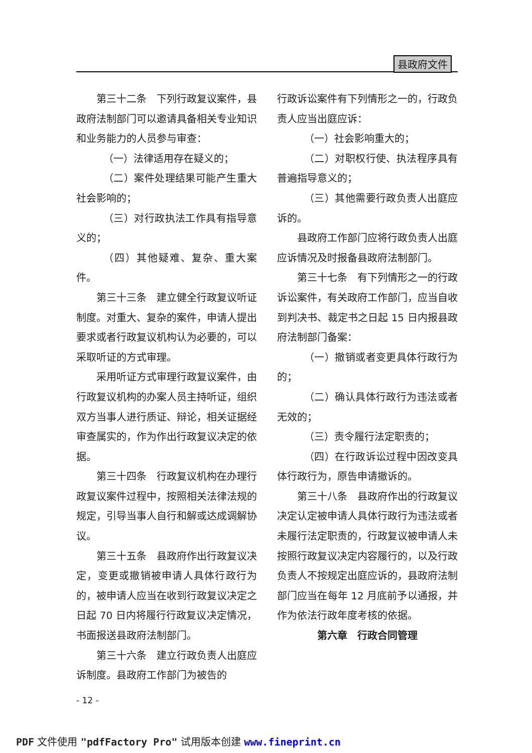县政府文件
第三十二条　下列行政复议案件，县政府法制部门可以邀请具备相关专业知识和业务能力的人员参与审查：
（一）法律适用存在疑义的；
（二）案件处理结果可能产生重大社会影响的；
（三）对行政执法工作具有指导意义的；
（四）其他疑难、复杂、重大案件。
第三十三条　建立健全行政复议听证制度。对重大、复杂的案件，申请人提出要求或者行政复议机构认为必要的，可以采取听证的方式审理。
采用听证方式审理行政复议案件，由行政复议机构的办案人员主持听证，组织双方当事人进行质证、辩论，相关证据经审查属实的，作为作出行政复议决定的依据。
第三十四条　行政复议机构在办理行政复议案件过程中，按照相关法律法规的规定，引导当事人自行和解或达成调解协议。
第三十五条　县政府作出行政复议决定，变更或撤销被申请人具体行政行为的，被申请人应当在收到行政复议决定之日起 70 日内将履行行政复议决定情况，书面报送县政府法制部门。
第三十六条　建立行政负责人出庭应诉制度。县政府工作部门为被告的
行政诉讼案件有下列情形之一的，行政负责人应当出庭应诉：
（一）社会影响重大的；
（二）对职权行使、执法程序具有普遍指导意义的；
（三）其他需要行政负责人出庭应诉的。
县政府工作部门应将行政负责人出庭应诉情况及时报备县政府法制部门。
第三十七条　有下列情形之一的行政诉讼案件，有关政府工作部门，应当自收到判决书、裁定书之日起 15 日内报县政府法制部门备案：
（一）撤销或者变更具体行政行为的；
（二）确认具体行政行为违法或者无效的；
（三）责令履行法定职责的；
（四）在行政诉讼过程中因改变具体行政行为，原告申请撤诉的。
第三十八条　县政府作出的行政复议决定认定被申请人具体行政行为违法或者未履行法定职责的，行政复议被申请人未按照行政复议决定内容履行的，以及行政负责人不按规定出庭应诉的，县政府法制部门应当在每年 12 月底前予以通报，并作为依法行政年度考核的依据。
第六章　行政合同管理
- 12 -
PDF 文件使用 "pdfFactory Pro" 试用版本创建 www.fineprint.cn